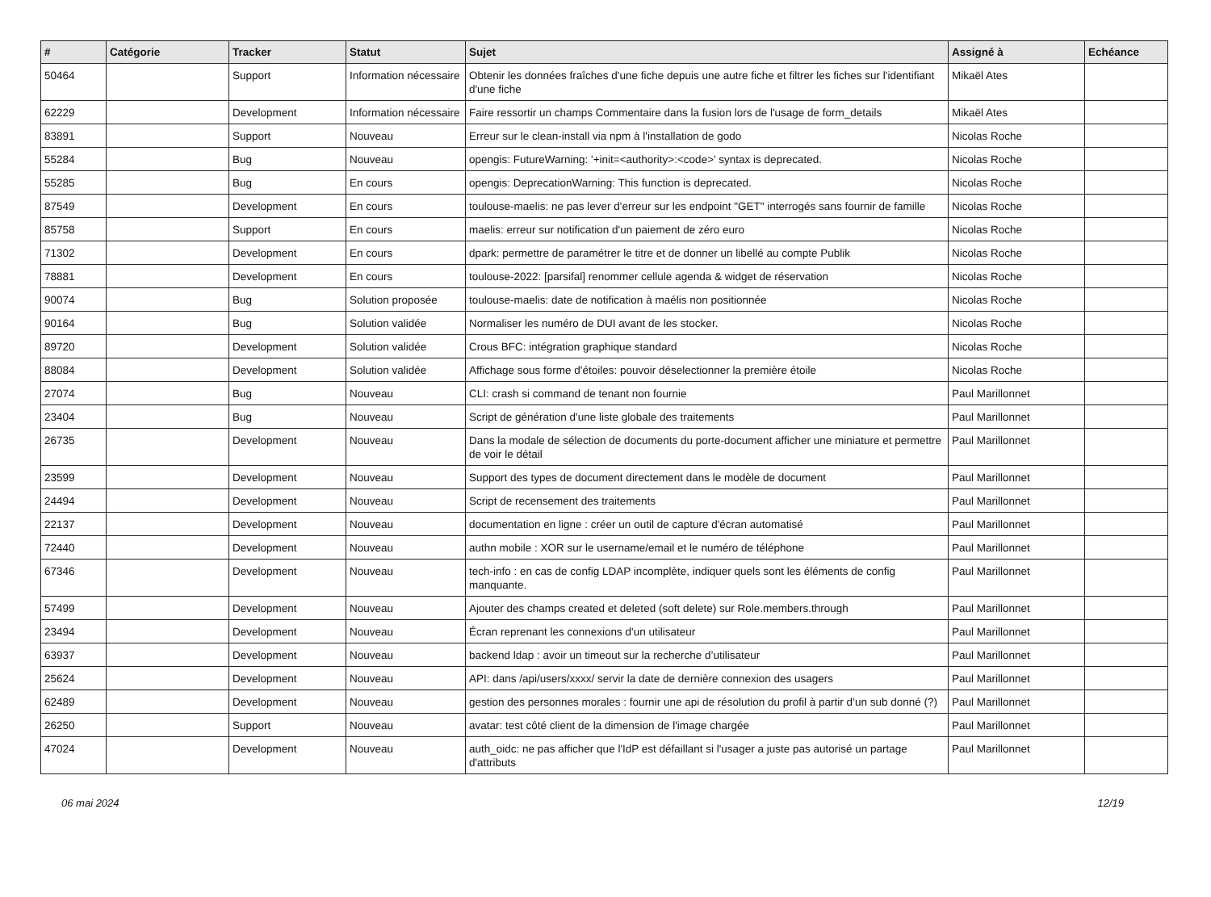| # | Catégorie | Tracker | Statut | Sujet | Assigné à | Echéance |
| --- | --- | --- | --- | --- | --- | --- |
| 50464 | | Support | Information nécessaire | Obtenir les données fraîches d'une fiche depuis une autre fiche et filtrer les fiches sur l'identifiant d'une fiche | Mikaël Ates | |
| 62229 | | Development | Information nécessaire | Faire ressortir un champs Commentaire dans la fusion lors de l'usage de form_details | Mikaël Ates | |
| 83891 | | Support | Nouveau | Erreur sur le clean-install via npm à l'installation de godo | Nicolas Roche | |
| 55284 | | Bug | Nouveau | opengis: FutureWarning: '+init=<authority>:<code>' syntax is deprecated. | Nicolas Roche | |
| 55285 | | Bug | En cours | opengis: DeprecationWarning: This function is deprecated. | Nicolas Roche | |
| 87549 | | Development | En cours | toulouse-maelis: ne pas lever d'erreur sur les endpoint "GET" interrogés sans fournir de famille | Nicolas Roche | |
| 85758 | | Support | En cours | maelis: erreur sur notification d'un paiement de zéro euro | Nicolas Roche | |
| 71302 | | Development | En cours | dpark: permettre de paramétrer le titre et de donner un libellé au compte Publik | Nicolas Roche | |
| 78881 | | Development | En cours | toulouse-2022: [parsifal] renommer cellule agenda & widget de réservation | Nicolas Roche | |
| 90074 | | Bug | Solution proposée | toulouse-maelis: date de notification à maélis non positionnée | Nicolas Roche | |
| 90164 | | Bug | Solution validée | Normaliser les numéro de DUI avant de les stocker. | Nicolas Roche | |
| 89720 | | Development | Solution validée | Crous BFC: intégration graphique standard | Nicolas Roche | |
| 88084 | | Development | Solution validée | Affichage sous forme d'étoiles: pouvoir déselectionner la première étoile | Nicolas Roche | |
| 27074 | | Bug | Nouveau | CLI: crash si command de tenant non fournie | Paul Marillonnet | |
| 23404 | | Bug | Nouveau | Script de génération d'une liste globale des traitements | Paul Marillonnet | |
| 26735 | | Development | Nouveau | Dans la modale de sélection de documents du porte-document afficher une miniature et permettre de voir le détail | Paul Marillonnet | |
| 23599 | | Development | Nouveau | Support des types de document directement dans le modèle de document | Paul Marillonnet | |
| 24494 | | Development | Nouveau | Script de recensement des traitements | Paul Marillonnet | |
| 22137 | | Development | Nouveau | documentation en ligne : créer un outil de capture d'écran automatisé | Paul Marillonnet | |
| 72440 | | Development | Nouveau | authn mobile : XOR sur le username/email et le numéro de téléphone | Paul Marillonnet | |
| 67346 | | Development | Nouveau | tech-info : en cas de config LDAP incomplète, indiquer quels sont les éléments de config manquante. | Paul Marillonnet | |
| 57499 | | Development | Nouveau | Ajouter des champs created et deleted (soft delete) sur Role.members.through | Paul Marillonnet | |
| 23494 | | Development | Nouveau | Écran reprenant les connexions d'un utilisateur | Paul Marillonnet | |
| 63937 | | Development | Nouveau | backend ldap : avoir un timeout sur la recherche d’utilisateur | Paul Marillonnet | |
| 25624 | | Development | Nouveau | API: dans /api/users/xxxx/ servir la date de dernière connexion des usagers | Paul Marillonnet | |
| 62489 | | Development | Nouveau | gestion des personnes morales : fournir une api de résolution du profil à partir d’un sub donné (?) | Paul Marillonnet | |
| 26250 | | Support | Nouveau | avatar: test côté client de la dimension de l'image chargée | Paul Marillonnet | |
| 47024 | | Development | Nouveau | auth_oidc: ne pas afficher que l'IdP est défaillant si l'usager a juste pas autorisé un partage d'attributs | Paul Marillonnet | |
06 mai 2024 12/19